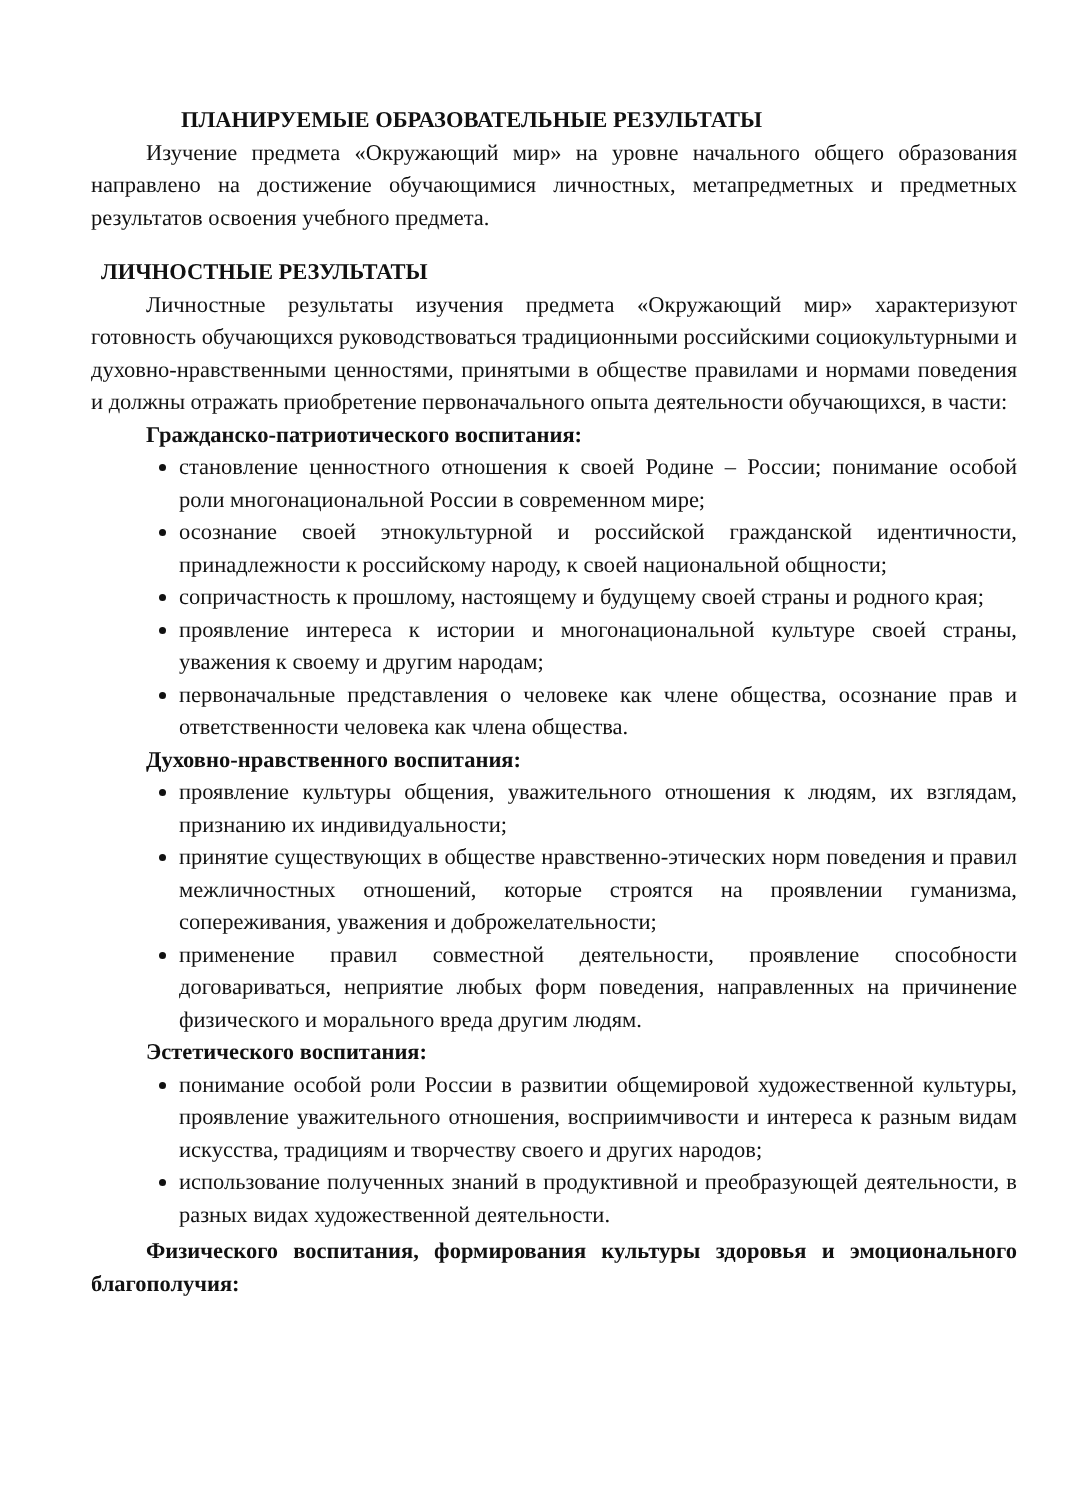ПЛАНИРУЕМЫЕ ОБРАЗОВАТЕЛЬНЫЕ РЕЗУЛЬТАТЫ
Изучение предмета «Окружающий мир» на уровне начального общего образования направлено на достижение обучающимися личностных, метапредметных и предметных результатов освоения учебного предмета.
ЛИЧНОСТНЫЕ РЕЗУЛЬТАТЫ
Личностные результаты изучения предмета «Окружающий мир» характеризуют готовность обучающихся руководствоваться традиционными российскими социокультурными и духовно-нравственными ценностями, принятыми в обществе правилами и нормами поведения и должны отражать приобретение первоначального опыта деятельности обучающихся, в части:
Гражданско-патриотического воспитания:
становление ценностного отношения к своей Родине – России; понимание особой роли многонациональной России в современном мире;
осознание своей этнокультурной и российской гражданской идентичности, принадлежности к российскому народу, к своей национальной общности;
сопричастность к прошлому, настоящему и будущему своей страны и родного края;
проявление интереса к истории и многонациональной культуре своей страны, уважения к своему и другим народам;
первоначальные представления о человеке как члене общества, осознание прав и ответственности человека как члена общества.
Духовно-нравственного воспитания:
проявление культуры общения, уважительного отношения к людям, их взглядам, признанию их индивидуальности;
принятие существующих в обществе нравственно-этических норм поведения и правил межличностных отношений, которые строятся на проявлении гуманизма, сопереживания, уважения и доброжелательности;
применение правил совместной деятельности, проявление способности договариваться, неприятие любых форм поведения, направленных на причинение физического и морального вреда другим людям.
Эстетического воспитания:
понимание особой роли России в развитии общемировой художественной культуры, проявление уважительного отношения, восприимчивости и интереса к разным видам искусства, традициям и творчеству своего и других народов;
использование полученных знаний в продуктивной и преобразующей деятельности, в разных видах художественной деятельности.
Физического воспитания, формирования культуры здоровья и эмоционального благополучия: